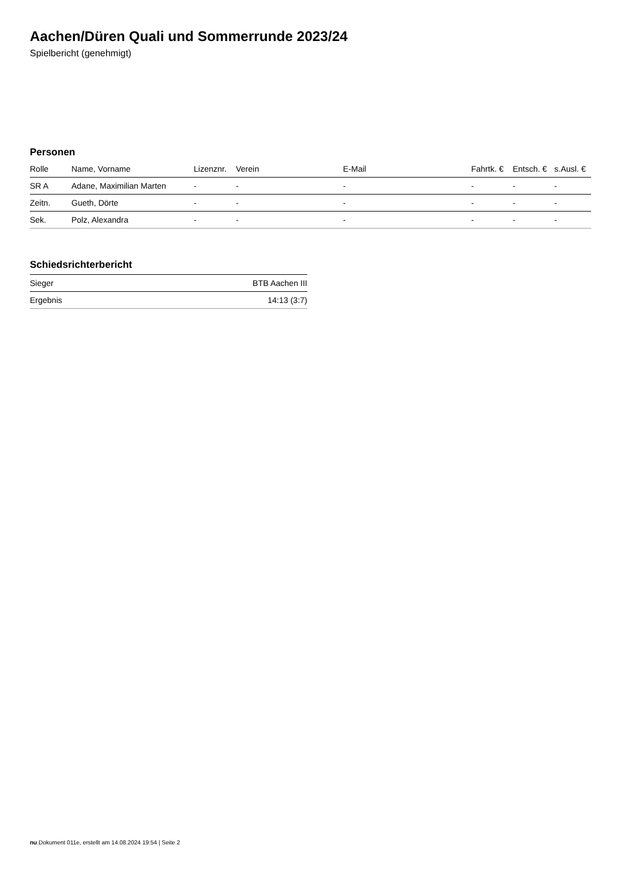Aachen/Düren Quali und Sommerrunde 2023/24
Spielbericht (genehmigt)
Personen
| Rolle | Name, Vorname | Lizenznr. | Verein | E-Mail | Fahrtk. € | Entsch. € | s.Ausl. € |
| --- | --- | --- | --- | --- | --- | --- | --- |
| SR A | Adane, Maximilian Marten | - | - | - | - | - | - |
| Zeitn. | Gueth, Dörte | - | - | - | - | - | - |
| Sek. | Polz, Alexandra | - | - | - | - | - | - |
Schiedsrichterbericht
| Sieger | BTB Aachen III |
| Ergebnis | 14:13 (3:7) |
nu.Dokument 011e, erstellt am 14.08.2024 19:54 | Seite 2